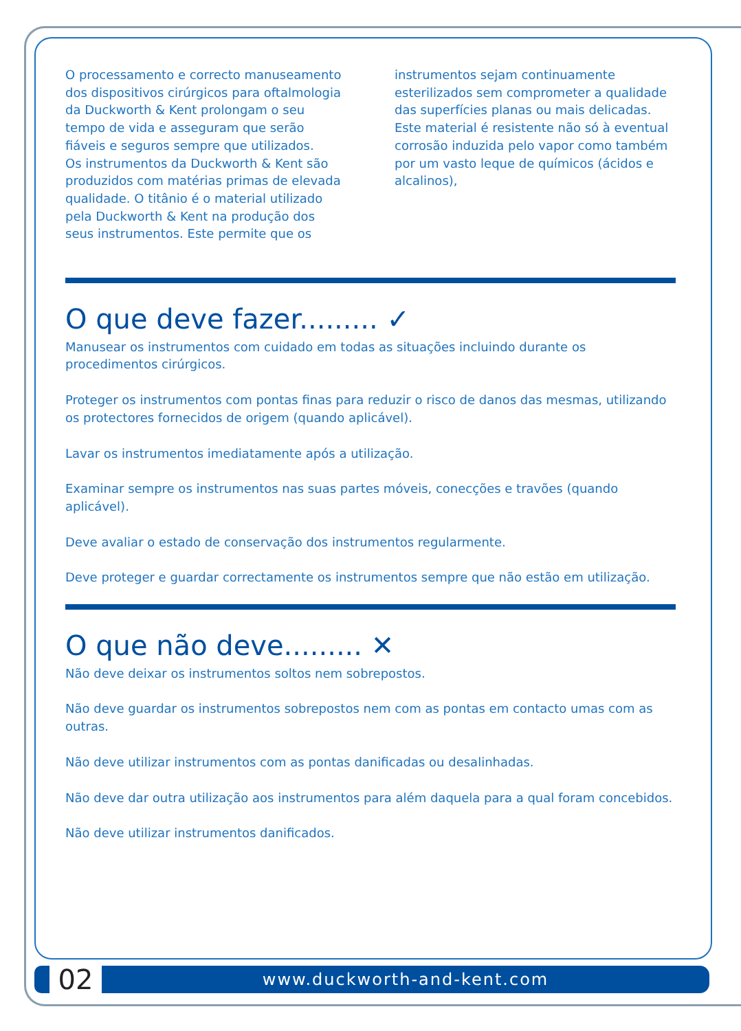O processamento e correcto manuseamento dos dispositivos cirúrgicos para oftalmologia da Duckworth & Kent prolongam o seu tempo de vida e asseguram que serão fiáveis e seguros sempre que utilizados.
Os instrumentos da Duckworth & Kent são produzidos com matérias primas de elevada qualidade. O titânio é o material utilizado pela Duckworth & Kent na produção dos seus instrumentos. Este permite que os
instrumentos sejam continuamente esterilizados sem comprometer a qualidade das superfícies planas ou mais delicadas. Este material é resistente não só à eventual corrosão induzida pelo vapor como também por um vasto leque de químicos (ácidos e alcalinos),
O que deve fazer......... ✓
Manusear os instrumentos com cuidado em todas as situações incluindo durante os procedimentos cirúrgicos.
Proteger os instrumentos com pontas finas para reduzir o risco de danos das mesmas, utilizando os protectores fornecidos de origem (quando aplicável).
Lavar os instrumentos imediatamente após a utilização.
Examinar sempre os instrumentos nas suas partes móveis, conecções e travões (quando aplicável).
Deve avaliar o estado de conservação dos instrumentos regularmente.
Deve proteger e guardar correctamente os instrumentos sempre que não estão em utilização.
O que não deve......... ✕
Não deve deixar os instrumentos soltos nem sobrepostos.
Não deve guardar os instrumentos sobrepostos nem com as pontas em contacto umas com as outras.
Não deve utilizar instrumentos com as pontas danificadas ou desalinhadas.
Não deve dar outra utilização aos instrumentos para além daquela para a qual foram concebidos.
Não deve utilizar instrumentos danificados.
02
www.duckworth-and-kent.com